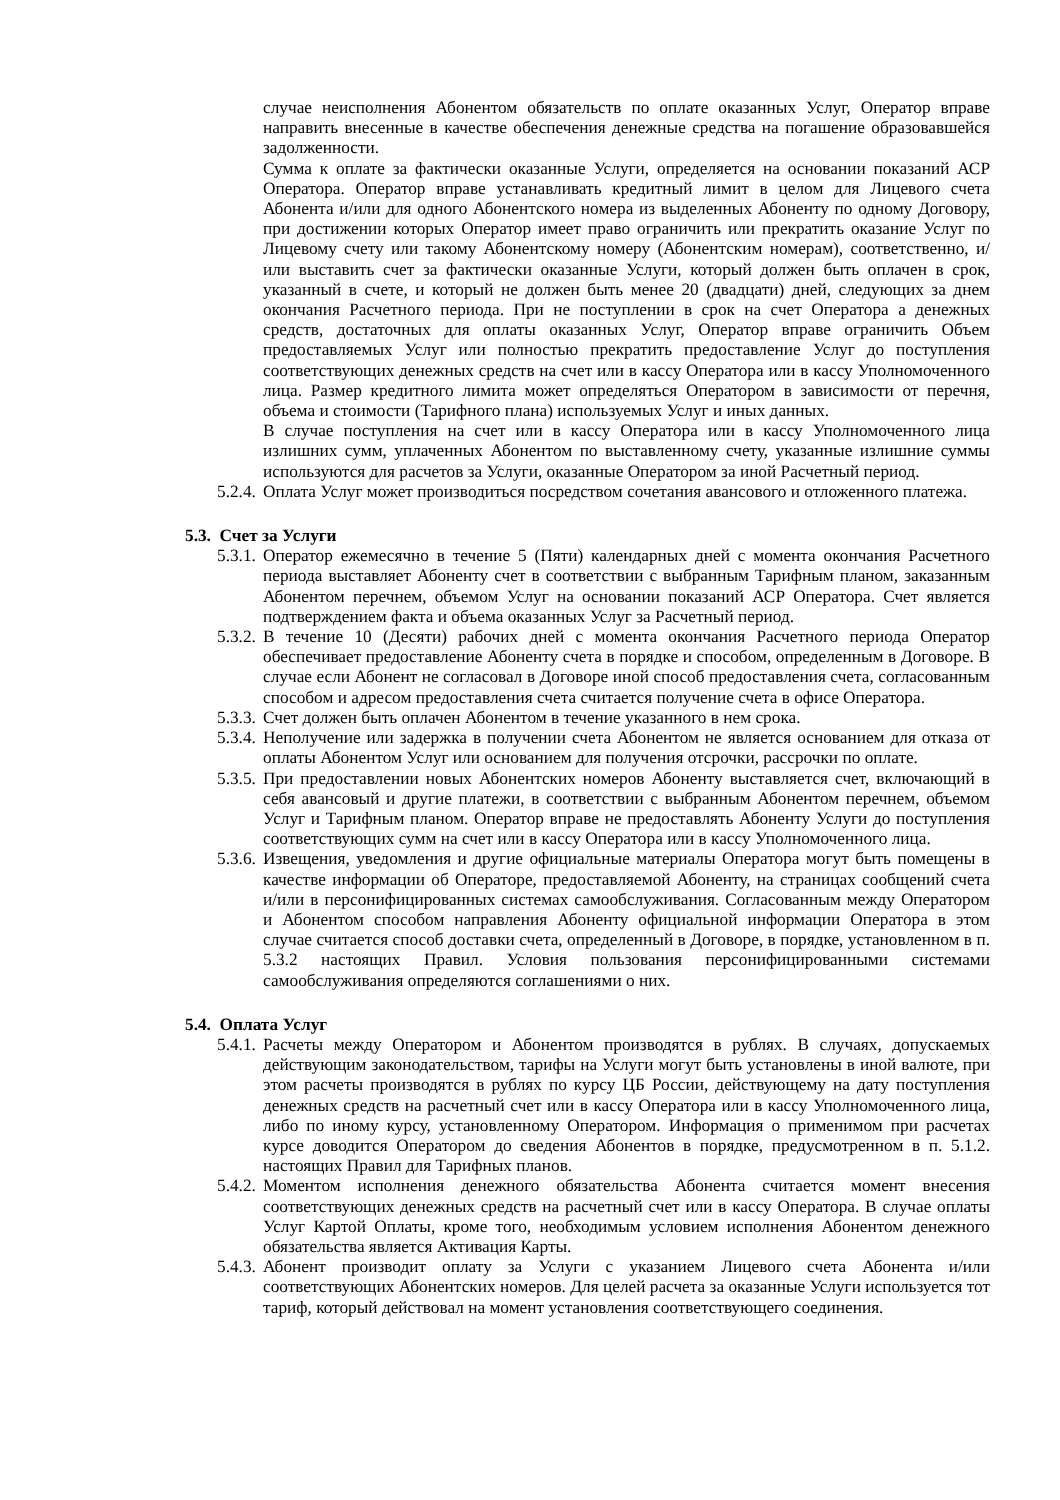случае неисполнения Абонентом обязательств по оплате оказанных Услуг, Оператор вправе направить внесенные в качестве обеспечения денежные средства на погашение образовавшейся задолженности.
Сумма к оплате за фактически оказанные Услуги, определяется на основании показаний АСР Оператора. Оператор вправе устанавливать кредитный лимит в целом для Лицевого счета Абонента и/или для одного Абонентского номера из выделенных Абоненту по одному Договору, при достижении которых Оператор имеет право ограничить или прекратить оказание Услуг по Лицевому счету или такому Абонентскому номеру (Абонентским номерам), соответственно, и/или выставить счет за фактически оказанные Услуги, который должен быть оплачен в срок, указанный в счете, и который не должен быть менее 20 (двадцати) дней, следующих за днем окончания Расчетного периода. При не поступлении в срок на счет Оператора а денежных средств, достаточных для оплаты оказанных Услуг, Оператор вправе ограничить Объем предоставляемых Услуг или полностью прекратить предоставление Услуг до поступления соответствующих денежных средств на счет или в кассу Оператора или в кассу Уполномоченного лица. Размер кредитного лимита может определяться Оператором в зависимости от перечня, объема и стоимости (Тарифного плана) используемых Услуг и иных данных.
В случае поступления на счет или в кассу Оператора или в кассу Уполномоченного лица излишних сумм, уплаченных Абонентом по выставленному счету, указанные излишние суммы используются для расчетов за Услуги, оказанные Оператором за иной Расчетный период.
5.2.4. Оплата Услуг может производиться посредством сочетания авансового и отложенного платежа.
5.3. Счет за Услуги
5.3.1. Оператор ежемесячно в течение 5 (Пяти) календарных дней с момента окончания Расчетного периода выставляет Абоненту счет в соответствии с выбранным Тарифным планом, заказанным Абонентом перечнем, объемом Услуг на основании показаний АСР Оператора. Счет является подтверждением факта и объема оказанных Услуг за Расчетный период.
5.3.2. В течение 10 (Десяти) рабочих дней с момента окончания Расчетного периода Оператор обеспечивает предоставление Абоненту счета в порядке и способом, определенным в Договоре. В случае если Абонент не согласовал в Договоре иной способ предоставления счета, согласованным способом и адресом предоставления счета считается получение счета в офисе Оператора.
5.3.3. Счет должен быть оплачен Абонентом в течение указанного в нем срока.
5.3.4. Неполучение или задержка в получении счета Абонентом не является основанием для отказа от оплаты Абонентом Услуг или основанием для получения отсрочки, рассрочки по оплате.
5.3.5. При предоставлении новых Абонентских номеров Абоненту выставляется счет, включающий в себя авансовый и другие платежи, в соответствии с выбранным Абонентом перечнем, объемом Услуг и Тарифным планом. Оператор вправе не предоставлять Абоненту Услуги до поступления соответствующих сумм на счет или в кассу Оператора или в кассу Уполномоченного лица.
5.3.6. Извещения, уведомления и другие официальные материалы Оператора могут быть помещены в качестве информации об Операторе, предоставляемой Абоненту, на страницах сообщений счета и/или в персонифицированных системах самообслуживания. Согласованным между Оператором и Абонентом способом направления Абоненту официальной информации Оператора в этом случае считается способ доставки счета, определенный в Договоре, в порядке, установленном в п. 5.3.2 настоящих Правил. Условия пользования персонифицированными системами самообслуживания определяются соглашениями о них.
5.4. Оплата Услуг
5.4.1. Расчеты между Оператором и Абонентом производятся в рублях. В случаях, допускаемых действующим законодательством, тарифы на Услуги могут быть установлены в иной валюте, при этом расчеты производятся в рублях по курсу ЦБ России, действующему на дату поступления денежных средств на расчетный счет или в кассу Оператора или в кассу Уполномоченного лица, либо по иному курсу, установленному Оператором. Информация о применимом при расчетах курсе доводится Оператором до сведения Абонентов в порядке, предусмотренном в п. 5.1.2. настоящих Правил для Тарифных планов.
5.4.2. Моментом исполнения денежного обязательства Абонента считается момент внесения соответствующих денежных средств на расчетный счет или в кассу Оператора. В случае оплаты Услуг Картой Оплаты, кроме того, необходимым условием исполнения Абонентом денежного обязательства является Активация Карты.
5.4.3. Абонент производит оплату за Услуги с указанием Лицевого счета Абонента и/или соответствующих Абонентских номеров. Для целей расчета за оказанные Услуги используется тот тариф, который действовал на момент установления соответствующего соединения.